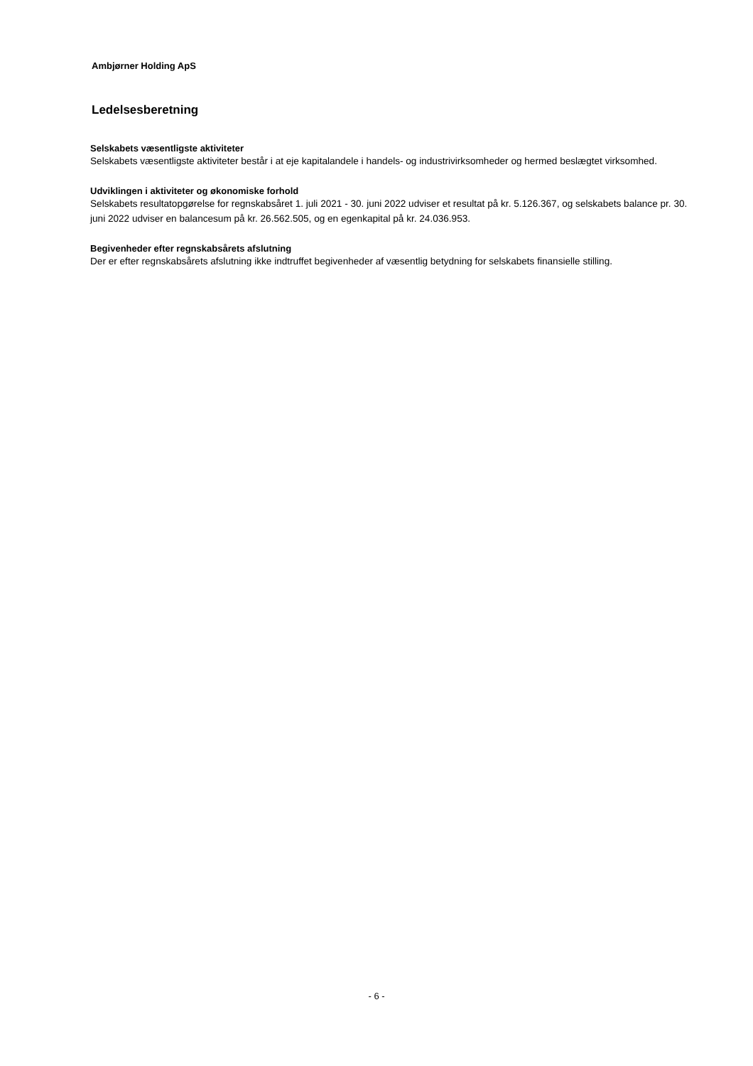Ambjørner Holding ApS
Ledelsesberetning
Selskabets væsentligste aktiviteter
Selskabets væsentligste aktiviteter består i at eje kapitalandele i handels- og industrivirksomheder og hermed beslægtet virksomhed.
Udviklingen i aktiviteter og økonomiske forhold
Selskabets resultatopgørelse for regnskabsåret 1. juli 2021 - 30. juni 2022 udviser et resultat på kr. 5.126.367, og selskabets balance pr. 30. juni 2022 udviser en balancesum på kr. 26.562.505, og en egenkapital på kr. 24.036.953.
Begivenheder efter regnskabsårets afslutning
Der er efter regnskabsårets afslutning ikke indtruffet begivenheder af væsentlig betydning for selskabets finansielle stilling.
- 6 -